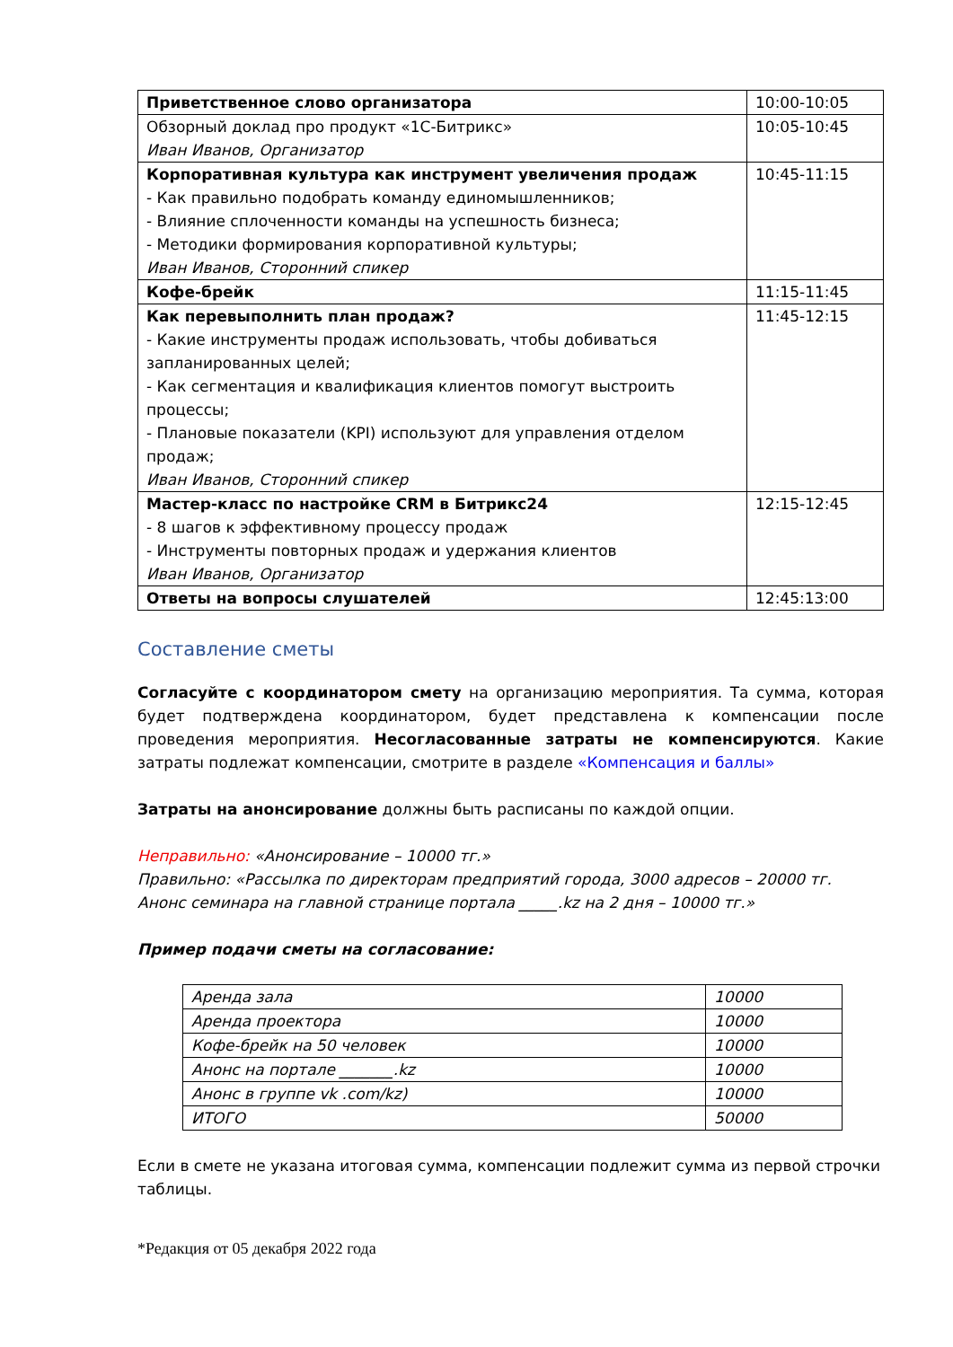| Приветственное слово организатора | 10:00-10:05 |
| Обзорный доклад про продукт «1С-Битрикс» Иван Иванов, Организатор | 10:05-10:45 |
| Корпоративная культура как инструмент увеличения продаж - Как правильно подобрать команду единомышленников; - Влияние сплоченности команды на успешность бизнеса; - Методики формирования корпоративной культуры; Иван Иванов, Сторонний спикер | 10:45-11:15 |
| Кофе-брейк | 11:15-11:45 |
| Как перевыполнить план продаж? - Какие инструменты продаж использовать, чтобы добиваться запланированных целей; - Как сегментация и квалификация клиентов помогут выстроить процессы; - Плановые показатели (KPI) используют для управления отделом продаж; Иван Иванов, Сторонний спикер | 11:45-12:15 |
| Мастер-класс по настройке CRM в Битрикс24 - 8 шагов к эффективному процессу продаж - Инструменты повторных продаж и удержания клиентов Иван Иванов, Организатор | 12:15-12:45 |
| Ответы на вопросы слушателей | 12:45:13:00 |
Составление сметы
Согласуйте с координатором смету на организацию мероприятия. Та сумма, которая будет подтверждена координатором, будет представлена к компенсации после проведения мероприятия. Несогласованные затраты не компенсируются. Какие затраты подлежат компенсации, смотрите в разделе «Компенсация и баллы»
Затраты на анонсирование должны быть расписаны по каждой опции.
Неправильно: «Анонсирование – 10000 тг.»
Правильно: «Рассылка по директорам предприятий города, 3000 адресов – 20000 тг.
Анонс семинара на главной странице портала _____.kz на 2 дня – 10000 тг.»
Пример подачи сметы на согласование:
| Аренда зала | 10000 |
| Аренда проектора | 10000 |
| Кофе-брейк на 50 человек | 10000 |
| Анонс на портале _______.kz | 10000 |
| Анонс в группе vk .com/kz) | 10000 |
| ИТОГО | 50000 |
Если в смете не указана итоговая сумма, компенсации подлежит сумма из первой строчки таблицы.
*Редакция от 05 декабря 2022 года